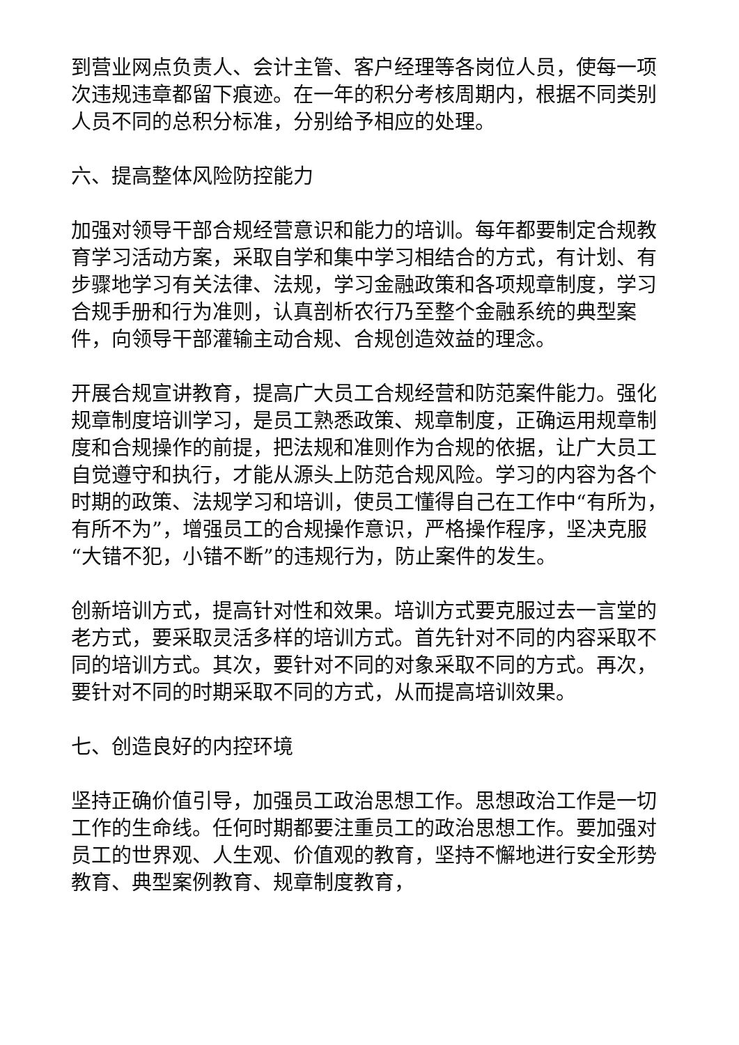到营业网点负责人、会计主管、客户经理等各岗位人员，使每一项次违规违章都留下痕迹。在一年的积分考核周期内，根据不同类别人员不同的总积分标准，分别给予相应的处理。
六、提高整体风险防控能力
加强对领导干部合规经营意识和能力的培训。每年都要制定合规教育学习活动方案，采取自学和集中学习相结合的方式，有计划、有步骤地学习有关法律、法规，学习金融政策和各项规章制度，学习合规手册和行为准则，认真剖析农行乃至整个金融系统的典型案件，向领导干部灌输主动合规、合规创造效益的理念。
开展合规宣讲教育，提高广大员工合规经营和防范案件能力。强化规章制度培训学习，是员工熟悉政策、规章制度，正确运用规章制度和合规操作的前提，把法规和准则作为合规的依据，让广大员工自觉遵守和执行，才能从源头上防范合规风险。学习的内容为各个时期的政策、法规学习和培训，使员工懂得自己在工作中“有所为，有所不为”，增强员工的合规操作意识，严格操作程序，坚决克服“大错不犯，小错不断”的违规行为，防止案件的发生。
创新培训方式，提高针对性和效果。培训方式要克服过去一言堂的老方式，要采取灵活多样的培训方式。首先针对不同的内容采取不同的培训方式。其次，要针对不同的对象采取不同的方式。再次，要针对不同的时期采取不同的方式，从而提高培训效果。
七、创造良好的内控环境
坚持正确价值引导，加强员工政治思想工作。思想政治工作是一切工作的生命线。任何时期都要注重员工的政治思想工作。要加强对员工的世界观、人生观、价值观的教育，坚持不懈地进行安全形势教育、典型案例教育、规章制度教育，